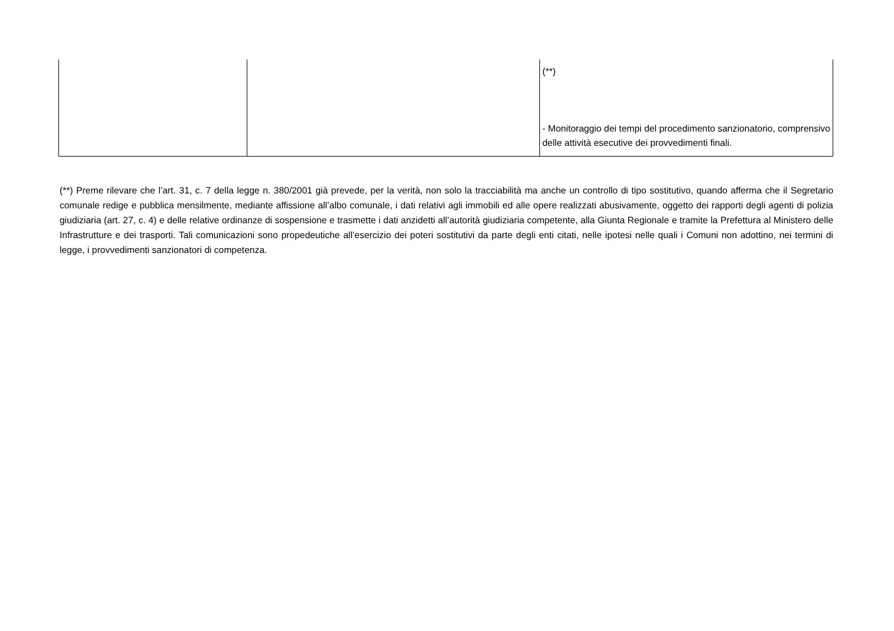| | | (**) - Monitoraggio dei tempi del procedimento sanzionatorio, comprensivo delle attività esecutive dei provvedimenti finali. |
(**) Preme rilevare che l’art. 31, c. 7 della legge n. 380/2001 già prevede, per la verità, non solo la tracciabilità ma anche un controllo di tipo sostitutivo, quando afferma che il Segretario comunale redige e pubblica mensilmente, mediante affissione all’albo comunale, i dati relativi agli immobili ed alle opere realizzati abusivamente, oggetto dei rapporti degli agenti di polizia giudiziaria (art. 27, c. 4) e delle relative ordinanze di sospensione e trasmette i dati anzidetti all’autorità giudiziaria competente, alla Giunta Regionale e tramite la Prefettura al Ministero delle Infrastrutture e dei trasporti. Tali comunicazioni sono propedeutiche all’esercizio dei poteri sostitutivi da parte degli enti citati, nelle ipotesi nelle quali i Comuni non adottino, nei termini di legge, i provvedimenti sanzionatori di competenza.